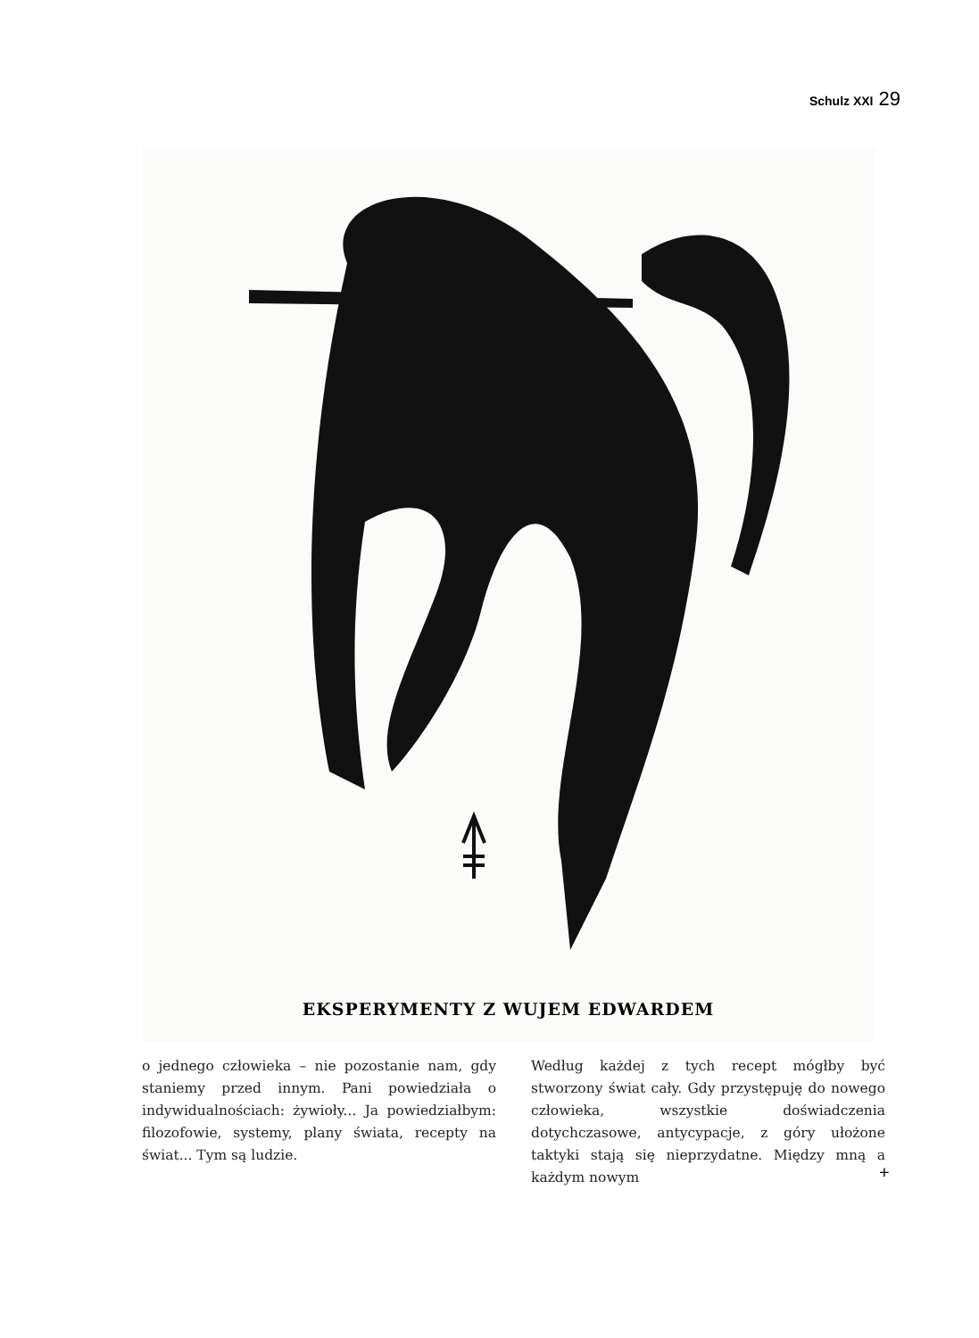Schulz XXI 29
EKSPERYMENTY Z WUJEM EDWARDEM
o jednego człowieka – nie pozostanie nam, gdy staniemy przed innym. Pani powiedziała o indywidualnościach: żywioły... Ja powiedziałbym: filozofowie, systemy, plany świata, recepty na świat... Tym są ludzie.
Według każdej z tych recept mógłby być stworzony świat cały. Gdy przystępuję do nowego człowieka, wszystkie doświadczenia dotychczasowe, antycypacje, z góry ułożone taktyki stają się nieprzydatne. Między mną a każdym nowym
+